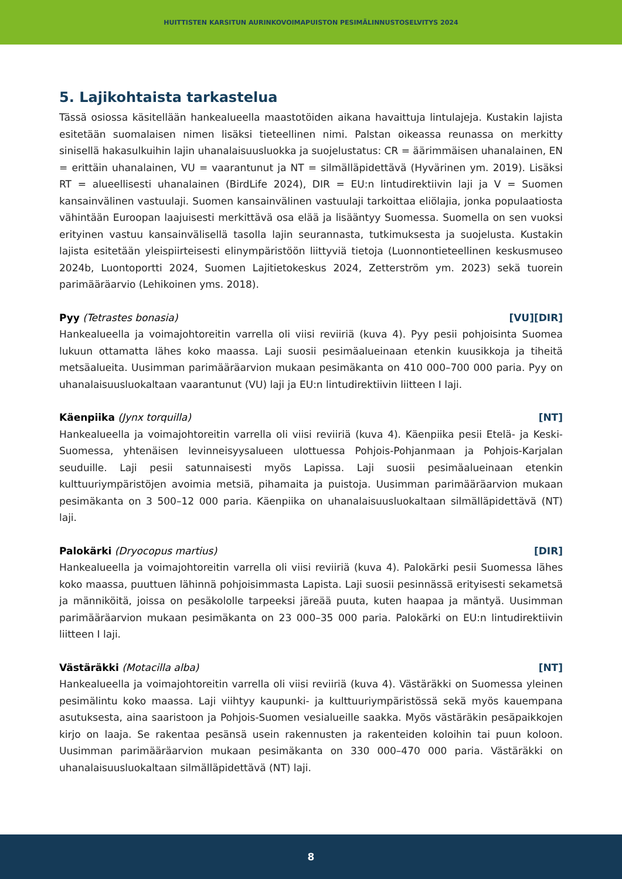HUITTISTEN KARSITUN AURINKOVOIMAPUISTON PESIMÄLINNUSTOSELVITYS 2024
5. Lajikohtaista tarkastelua
Tässä osiossa käsitellään hankealueella maastotöiden aikana havaittuja lintulajeja. Kustakin lajista esitetään suomalaisen nimen lisäksi tieteellinen nimi. Palstan oikeassa reunassa on merkitty sinisellä hakasulkuihin lajin uhanalaisuusluokka ja suojelustatus: CR = äärimmäisen uhanalainen, EN = erittäin uhanalainen, VU = vaarantunut ja NT = silmälläpidettävä (Hyvärinen ym. 2019). Lisäksi RT = alueellisesti uhanalainen (BirdLife 2024), DIR = EU:n lintudirektiivin laji ja V = Suomen kansainvälinen vastuulaji. Suomen kansainvälinen vastuulaji tarkoittaa eliölajia, jonka populaatiosta vähintään Euroopan laajuisesti merkittävä osa elää ja lisääntyy Suomessa. Suomella on sen vuoksi erityinen vastuu kansainvälisellä tasolla lajin seurannasta, tutkimuksesta ja suojelusta. Kustakin lajista esitetään yleispiirteisesti elinympäristöön liittyviä tietoja (Luonnontieteellinen keskusmuseo 2024b, Luontoportti 2024, Suomen Lajitietokeskus 2024, Zetterström ym. 2023) sekä tuorein parimääräarvio (Lehikoinen yms. 2018).
Pyy (Tetrastes bonasia) [VU][DIR]
Hankealueella ja voimajohtoreitin varrella oli viisi reviiriä (kuva 4). Pyy pesii pohjoisinta Suomea lukuun ottamatta lähes koko maassa. Laji suosii pesimäalueinaan etenkin kuusikkoja ja tiheitä metsäalueita. Uusimman parimääräarvion mukaan pesimäkanta on 410 000–700 000 paria. Pyy on uhanalaisuusluokaltaan vaarantunut (VU) laji ja EU:n lintudirektiivin liitteen I laji.
Käenpiika (Jynx torquilla) [NT]
Hankealueella ja voimajohtoreitin varrella oli viisi reviiriä (kuva 4). Käenpiika pesii Etelä- ja Keski-Suomessa, yhtenäisen levinneisyysalueen ulottuessa Pohjois-Pohjanmaan ja Pohjois-Karjalan seuduille. Laji pesii satunnaisesti myös Lapissa. Laji suosii pesimäalueinaan etenkin kulttuuriympäristöjen avoimia metsiä, pihamaita ja puistoja. Uusimman parimääräarvion mukaan pesimäkanta on 3 500–12 000 paria. Käenpiika on uhanalaisuusluokaltaan silmälläpidettävä (NT) laji.
Palokärki (Dryocopus martius) [DIR]
Hankealueella ja voimajohtoreitin varrella oli viisi reviiriä (kuva 4). Palokärki pesii Suomessa lähes koko maassa, puuttuen lähinnä pohjoisimmasta Lapista. Laji suosii pesinnässä erityisesti sekametsä ja männiköitä, joissa on pesäkololle tarpeeksi järeää puuta, kuten haapaa ja mäntyä. Uusimman parimääräarvion mukaan pesimäkanta on 23 000–35 000 paria. Palokärki on EU:n lintudirektiivin liitteen I laji.
Västäräkki (Motacilla alba) [NT]
Hankealueella ja voimajohtoreitin varrella oli viisi reviiriä (kuva 4). Västäräkki on Suomessa yleinen pesimälintu koko maassa. Laji viihtyy kaupunki- ja kulttuuriympäristössä sekä myös kauempana asutuksesta, aina saaristoon ja Pohjois-Suomen vesialueille saakka. Myös västäräkin pesäpaikkojen kirjo on laaja. Se rakentaa pesänsä usein rakennusten ja rakenteiden koloihin tai puun koloon. Uusimman parimääräarvion mukaan pesimäkanta on 330 000–470 000 paria. Västäräkki on uhanalaisuusluokaltaan silmälläpidettävä (NT) laji.
8